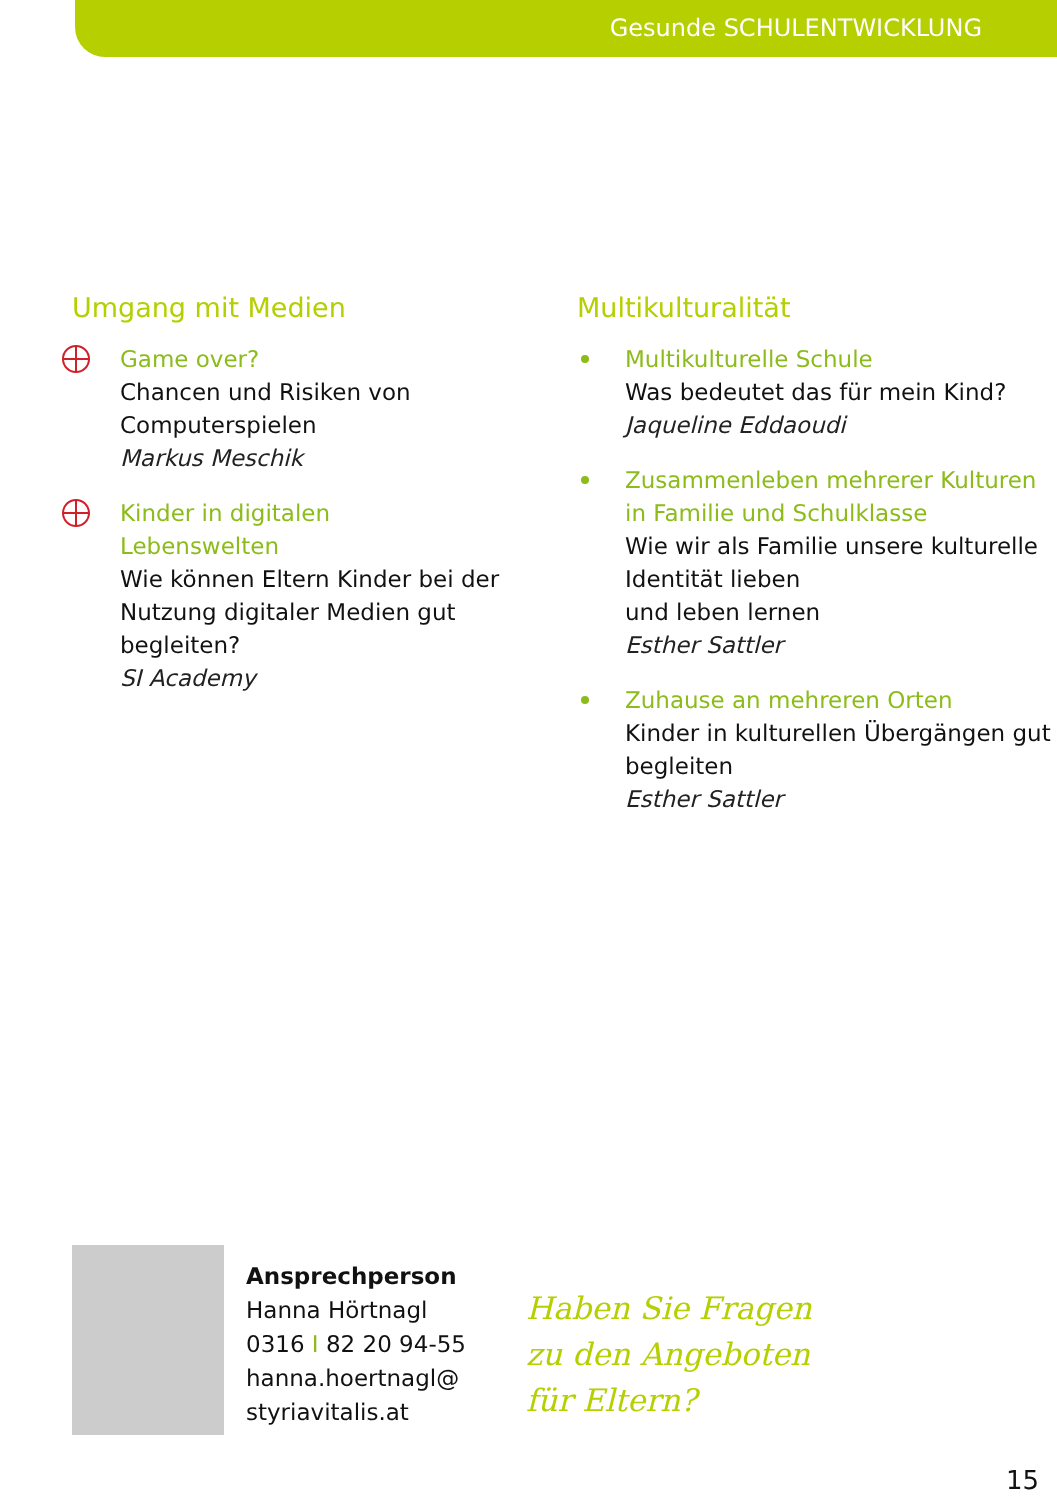Gesunde SCHULENTWICKLUNG
Umgang mit Medien
Game over?
Chancen und Risiken von Computerspielen
Markus Meschik
Kinder in digitalen
Lebenswelten
Wie können Eltern Kinder bei der Nutzung digitaler Medien gut begleiten?
SI Academy
Multikulturalität
Multikulturelle Schule
Was bedeutet das für mein Kind?
Jaqueline Eddaoudi
Zusammenleben mehrerer Kulturen in Familie und Schulklasse
Wie wir als Familie unsere kulturelle Identität lieben
und leben lernen
Esther Sattler
Zuhause an mehreren Orten
Kinder in kulturellen Übergängen gut begleiten
Esther Sattler
Ansprechperson
Hanna Hörtnagl
0316 I 82 20 94-55
hanna.hoertnagl@
styriavitalis.at
Haben Sie Fragen
zu den Angeboten
für Eltern?
15